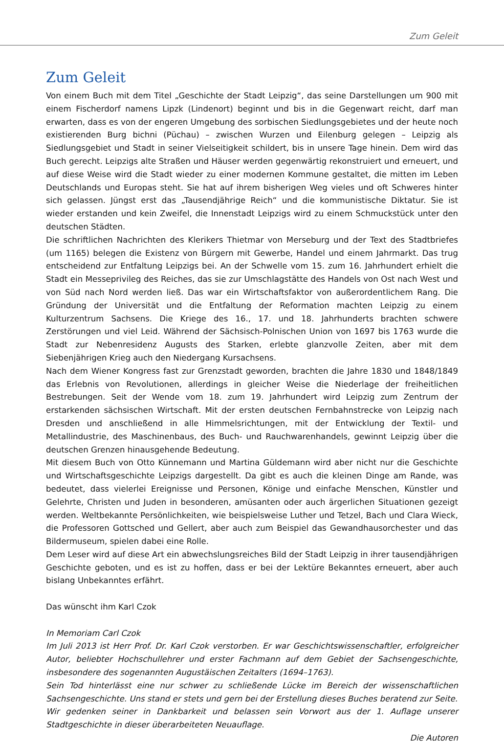Zum Geleit
Zum Geleit
Von einem Buch mit dem Titel „Geschichte der Stadt Leipzig“, das seine Darstellungen um 900 mit einem Fischerdorf namens Lipzk (Lindenort) beginnt und bis in die Gegenwart reicht, darf man erwarten, dass es von der engeren Umgebung des sorbischen Siedlungsgebietes und der heute noch existierenden Burg bichni (Püchau) – zwischen Wurzen und Eilenburg gelegen – Leipzig als Siedlungsgebiet und Stadt in seiner Vielseitigkeit schildert, bis in unsere Tage hinein. Dem wird das Buch gerecht. Leipzigs alte Straßen und Häuser werden gegenwärtig rekonstruiert und erneuert, und auf diese Weise wird die Stadt wieder zu einer modernen Kommune gestaltet, die mitten im Leben Deutschlands und Europas steht. Sie hat auf ihrem bisherigen Weg vieles und oft Schweres hinter sich gelassen. Jüngst erst das „Tausendjährige Reich“ und die kommunistische Diktatur. Sie ist wieder erstanden und kein Zweifel, die Innenstadt Leipzigs wird zu einem Schmuckstück unter den deutschen Städten.
Die schriftlichen Nachrichten des Klerikers Thietmar von Merseburg und der Text des Stadtbriefes (um 1165) belegen die Existenz von Bürgern mit Gewerbe, Handel und einem Jahrmarkt. Das trug entscheidend zur Entfaltung Leipzigs bei. An der Schwelle vom 15. zum 16. Jahrhundert erhielt die Stadt ein Messeprivileg des Reiches, das sie zur Umschlagstätte des Handels von Ost nach West und von Süd nach Nord werden ließ. Das war ein Wirtschaftsfaktor von außerordentlichem Rang. Die Gründung der Universität und die Entfaltung der Reformation machten Leipzig zu einem Kulturzentrum Sachsens. Die Kriege des 16., 17. und 18. Jahrhunderts brachten schwere Zerstörungen und viel Leid. Während der Sächsisch-Polnischen Union von 1697 bis 1763 wurde die Stadt zur Nebenresidenz Augusts des Starken, erlebte glanzvolle Zeiten, aber mit dem Siebenjährigen Krieg auch den Niedergang Kursachsens.
Nach dem Wiener Kongress fast zur Grenzstadt geworden, brachten die Jahre 1830 und 1848/1849 das Erlebnis von Revolutionen, allerdings in gleicher Weise die Niederlage der freiheitlichen Bestrebungen. Seit der Wende vom 18. zum 19. Jahrhundert wird Leipzig zum Zentrum der erstarkenden sächsischen Wirtschaft. Mit der ersten deutschen Fernbahnstrecke von Leipzig nach Dresden und anschließend in alle Himmelsrichtungen, mit der Entwicklung der Textil- und Metallindustrie, des Maschinenbaus, des Buch- und Rauchwarenhandels, gewinnt Leipzig über die deutschen Grenzen hinausgehende Bedeutung.
Mit diesem Buch von Otto Künnemann und Martina Güldemann wird aber nicht nur die Geschichte und Wirtschaftsgeschichte Leipzigs dargestellt. Da gibt es auch die kleinen Dinge am Rande, was bedeutet, dass vielerlei Ereignisse und Personen, Könige und einfache Menschen, Künstler und Gelehrte, Christen und Juden in besonderen, amüsanten oder auch ärgerlichen Situationen gezeigt werden. Weltbekannte Persönlichkeiten, wie beispielsweise Luther und Tetzel, Bach und Clara Wieck, die Professoren Gottsched und Gellert, aber auch zum Beispiel das Gewandhausorchester und das Bildermuseum, spielen dabei eine Rolle.
Dem Leser wird auf diese Art ein abwechslungsreiches Bild der Stadt Leipzig in ihrer tausendjährigen Geschichte geboten, und es ist zu hoffen, dass er bei der Lektüre Bekanntes erneuert, aber auch bislang Unbekanntes erfährt.
Das wünscht ihm Karl Czok
In Memoriam Carl Czok
Im Juli 2013 ist Herr Prof. Dr. Karl Czok verstorben. Er war Geschichtswissenschaftler, erfolgreicher Autor, beliebter Hochschullehrer und erster Fachmann auf dem Gebiet der Sachsengeschichte, insbesondere des sogenannten Augustäischen Zeitalters (1694–1763).
Sein Tod hinterlässt eine nur schwer zu schließende Lücke im Bereich der wissenschaftlichen Sachsengeschichte. Uns stand er stets und gern bei der Erstellung dieses Buches beratend zur Seite.
Wir gedenken seiner in Dankbarkeit und belassen sein Vorwort aus der 1. Auflage unserer Stadtgeschichte in dieser überarbeiteten Neuauflage.
Die Autoren